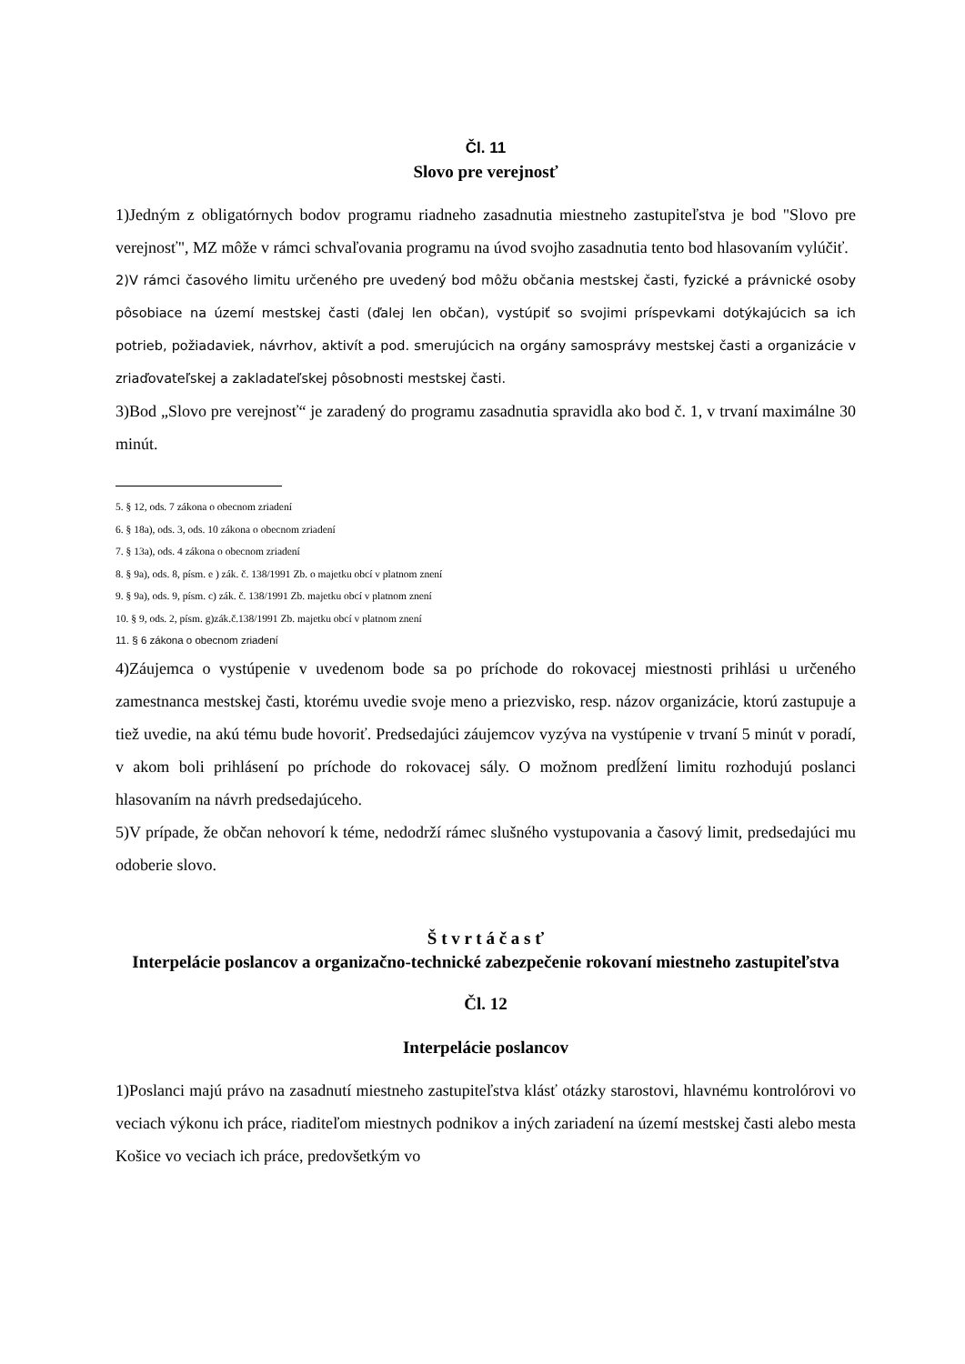Čl. 11
Slovo pre verejnosť
1)Jedným z obligatórnych bodov programu riadneho zasadnutia miestneho zastupiteľstva je bod "Slovo pre verejnosť", MZ môže v rámci schvaľovania programu na úvod svojho zasadnutia tento bod hlasovaním vylúčiť.
2)V rámci časového limitu určeného pre uvedený bod môžu občania mestskej časti, fyzické a právnické osoby pôsobiace na území mestskej časti (ďalej len občan), vystúpiť so svojimi príspevkami dotýkajúcich sa ich potrieb, požiadaviek, návrhov, aktivít a pod. smerujúcich na orgány samosprávy mestskej časti a organizácie v zriaďovateľskej a zakladateľskej pôsobnosti mestskej časti.
3)Bod „Slovo pre verejnosť“ je zaradený do programu zasadnutia spravidla ako bod č. 1, v trvaní maximálne 30 minút.
5. § 12, ods. 7 zákona o obecnom zriadení
6. § 18a), ods. 3, ods. 10 zákona o obecnom zriadení
7. § 13a), ods. 4 zákona o obecnom zriadení
8. § 9a), ods. 8, písm. e ) zák. č. 138/1991 Zb. o majetku obcí v platnom znení
9. § 9a), ods. 9, písm. c) zák. č. 138/1991 Zb. majetku obcí v platnom znení
10. § 9, ods. 2, písm. g)zák.č.138/1991 Zb. majetku obcí v platnom znení
11. § 6 zákona o obecnom zriadení
4)Záujemca o vystúpenie v uvedenom bode sa po príchode do rokovacej miestnosti prihlási u určeného zamestnanca mestskej časti, ktorému uvedie svoje meno a priezvisko, resp. názov organizácie, ktorú zastupuje a tiež uvedie, na akú tému bude hovoriť. Predsedajúci záujemcov vyzýva na vystúpenie v trvaní 5 minút v poradí, v akom boli prihlásení po príchode do rokovacej sály. O možnom predĺžení limitu rozhodujú poslanci hlasovaním na návrh predsedajúceho.
5)V prípade, že občan nehovorí k téme, nedodrží rámec slušného vystupovania a časový limit, predsedajúci mu odoberie slovo.
Š t v r t á č a s ť
Interpelácie poslancov a organizačno-technické zabezpečenie rokovaní miestneho zastupiteľstva
Čl. 12
Interpelácie poslancov
1)Poslanci majú právo na zasadnutí miestneho zastupiteľstva klásť otázky starostovi, hlavnému kontrolórovi vo veciach výkonu ich práce, riaditeľom miestnych podnikov a iných zariadení na území mestskej časti alebo mesta Košice vo veciach ich práce, predovšetkým vo